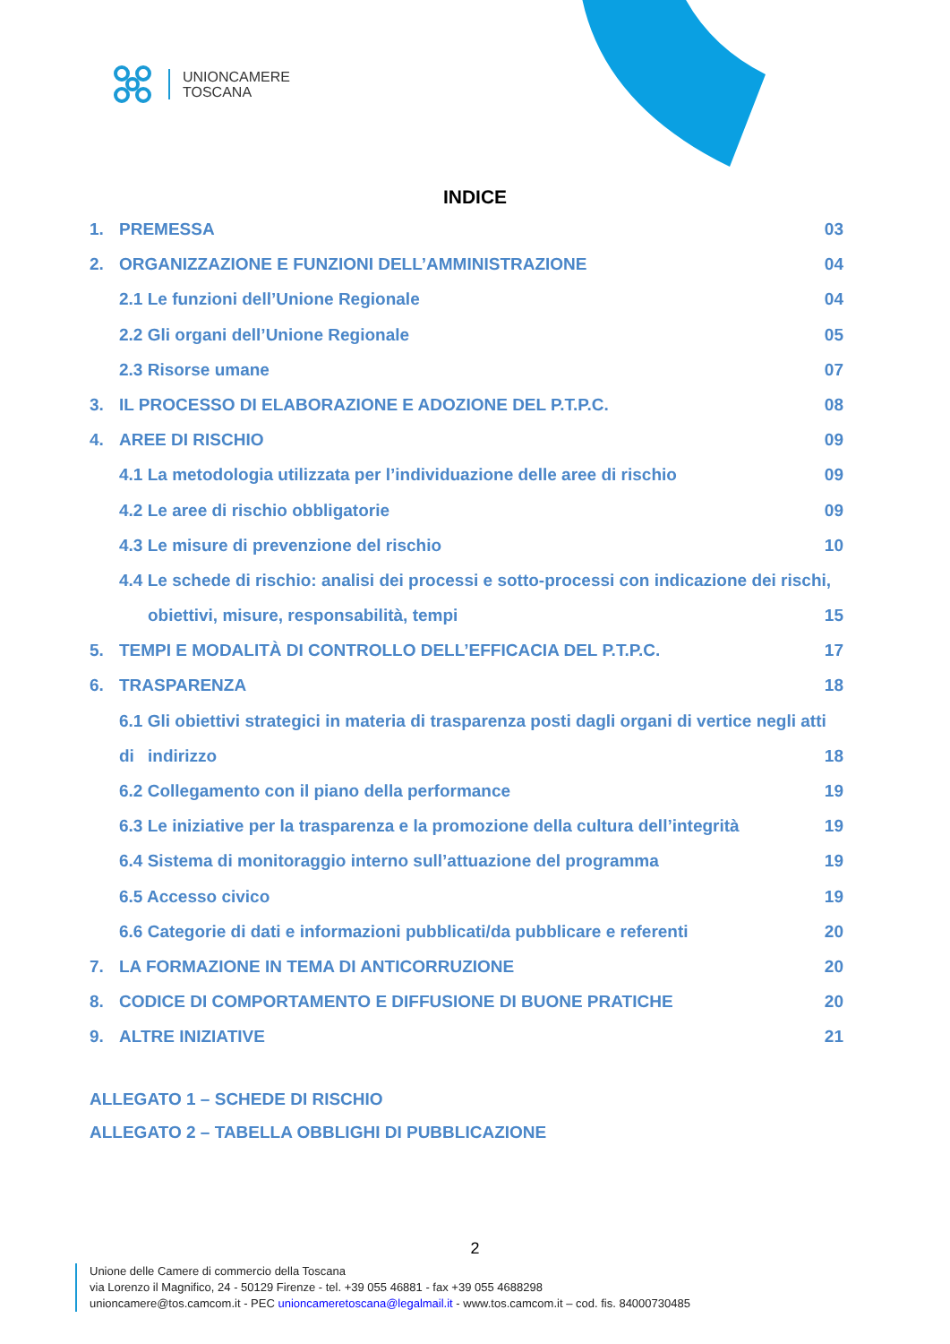UNIONCAMERE
TOSCANA
INDICE
1. PREMESSA 03
2. ORGANIZZAZIONE E FUNZIONI DELL’AMMINISTRAZIONE 04
2.1 Le funzioni dell’Unione Regionale 04
2.2 Gli organi dell’Unione Regionale 05
2.3 Risorse umane 07
3. IL PROCESSO DI ELABORAZIONE E ADOZIONE DEL P.T.P.C. 08
4. AREE DI RISCHIO 09
4.1 La metodologia utilizzata per l’individuazione delle aree di rischio 09
4.2 Le aree di rischio obbligatorie 09
4.3 Le misure di prevenzione del rischio 10
4.4 Le schede di rischio: analisi dei processi e sotto-processi con indicazione dei rischi,
obiettivi, misure, responsabilità, tempi 15
5. TEMPI E MODALITÀ DI CONTROLLO DELL’EFFICACIA DEL P.T.P.C. 17
6. TRASPARENZA 18
6.1 Gli obiettivi strategici in materia di trasparenza posti dagli organi di vertice negli atti di
indirizzo 18
6.2 Collegamento con il piano della performance 19
6.3 Le iniziative per la trasparenza e la promozione della cultura dell’integrità 19
6.4 Sistema di monitoraggio interno sull’attuazione del programma 19
6.5 Accesso civico 19
6.6 Categorie di dati e informazioni pubblicati/da pubblicare e referenti 20
7. LA FORMAZIONE IN TEMA DI ANTICORRUZIONE 20
8. CODICE DI COMPORTAMENTO E DIFFUSIONE DI BUONE PRATICHE 20
9. ALTRE INIZIATIVE 21
ALLEGATO 1 – SCHEDE DI RISCHIO
ALLEGATO 2 – TABELLA OBBLIGHI DI PUBBLICAZIONE
2
Unione delle Camere di commercio della Toscana
via Lorenzo il Magnifico, 24 - 50129 Firenze - tel. +39 055 46881 - fax +39 055 4688298
unioncamere@tos.camcom.it - PEC unioncameretoscana@legalmail.it - www.tos.camcom.it – cod. fis. 84000730485